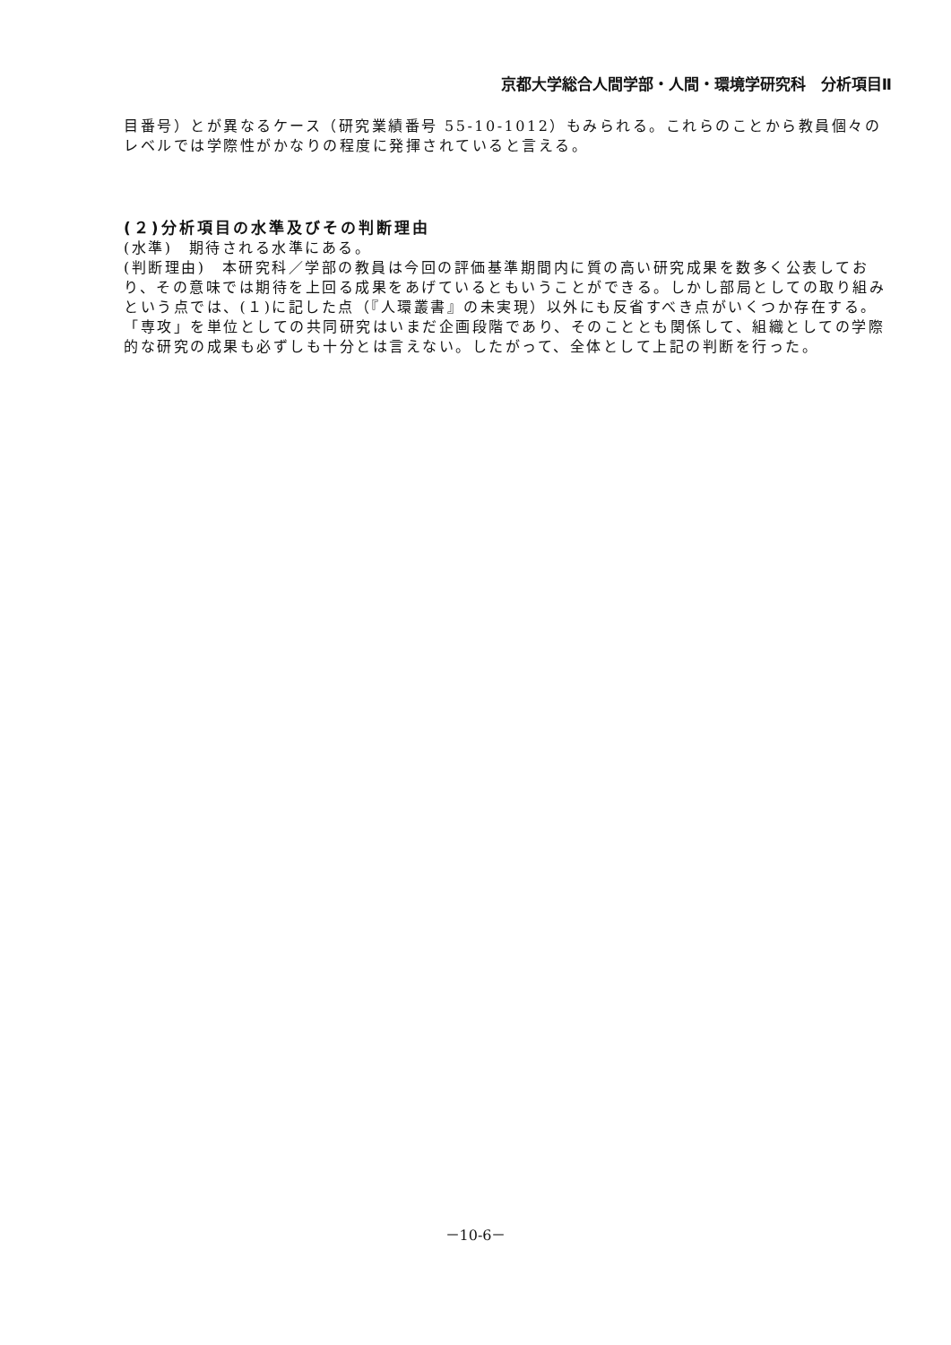京都大学総合人間学部・人間・環境学研究科　分析項目Ⅱ
目番号）とが異なるケース（研究業績番号 55-10-1012）もみられる。これらのことから教員個々のレベルでは学際性がかなりの程度に発揮されていると言える。
(２)分析項目の水準及びその判断理由
(水準)　期待される水準にある。
(判断理由)　本研究科／学部の教員は今回の評価基準期間内に質の高い研究成果を数多く公表しており、その意味では期待を上回る成果をあげているともいうことができる。しかし部局としての取り組みという点では、(１)に記した点（『人環叢書』の未実現）以外にも反省すべき点がいくつか存在する。「専攻」を単位としての共同研究はいまだ企画段階であり、そのこととも関係して、組織としての学際的な研究の成果も必ずしも十分とは言えない。したがって、全体として上記の判断を行った。
－10-6－